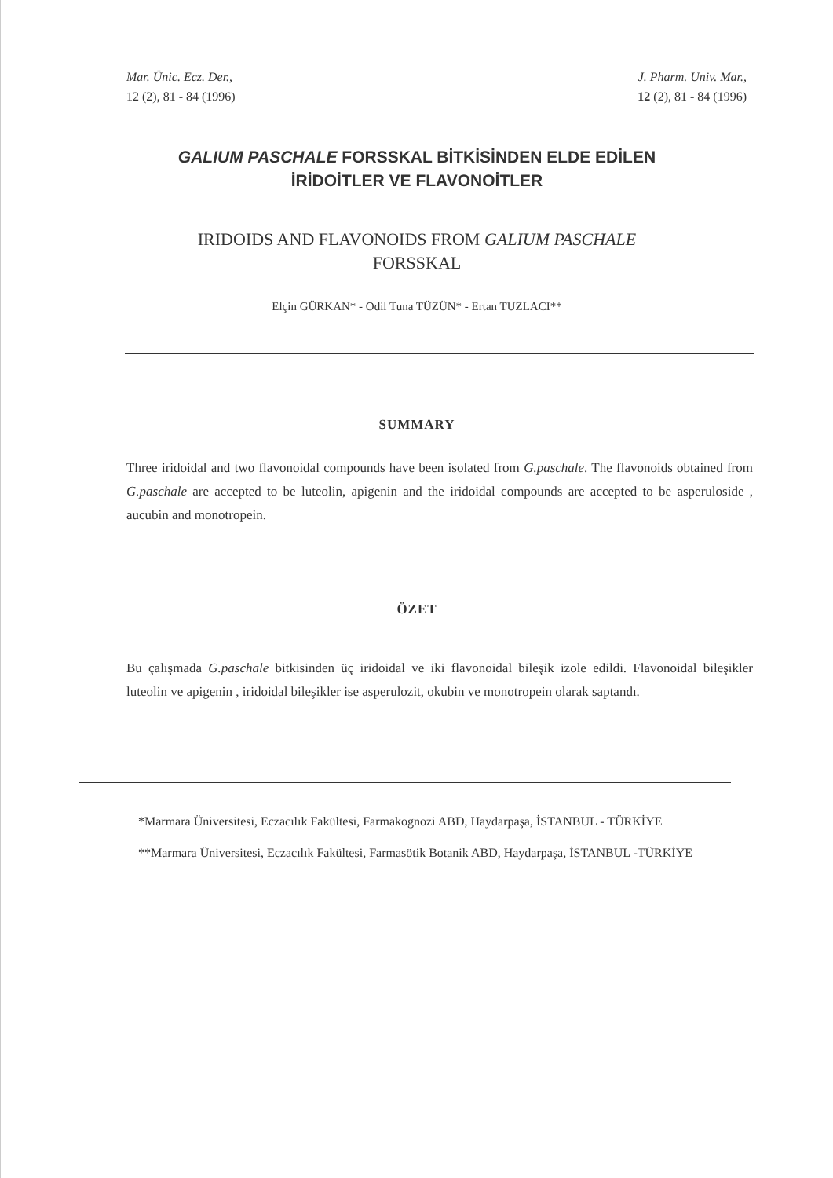Mar. Ünic. Ecz. Der.,
12 (2), 81 - 84 (1996)
J. Pharm. Univ. Mar.,
12 (2), 81 - 84 (1996)
GALIUM PASCHALE FORSSKAL BİTKİSİNDEN ELDE EDİLEN
İRİDOİTLER VE FLAVONOİTLER
IRIDOIDS AND FLAVONOIDS FROM GALIUM PASCHALE
FORSSKAL
Elçin GÜRKAN* - Odil Tuna TÜZÜN* - Ertan TUZLACI**
SUMMARY
Three iridoidal and two flavonoidal compounds have been isolated from G.paschale. The flavonoids obtained from G.paschale are accepted to be luteolin, apigenin and the iridoidal compounds are accepted to be asperuloside , aucubin and monotropein.
ÖZET
Bu çalışmada G.paschale bitkisinden üç iridoidal ve iki flavonoidal bileşik izole edildi. Flavonoidal bileşikler luteolin ve apigenin , iridoidal bileşikler ise asperulozit, okubin ve monotropein olarak saptandı.
*Marmara Üniversitesi, Eczacılık Fakültesi, Farmakognozi ABD, Haydarpaşa, İSTANBUL - TÜRKİYE
**Marmara Üniversitesi, Eczacılık Fakültesi, Farmasötik Botanik ABD, Haydarpaşa, İSTANBUL -TÜRKİYE